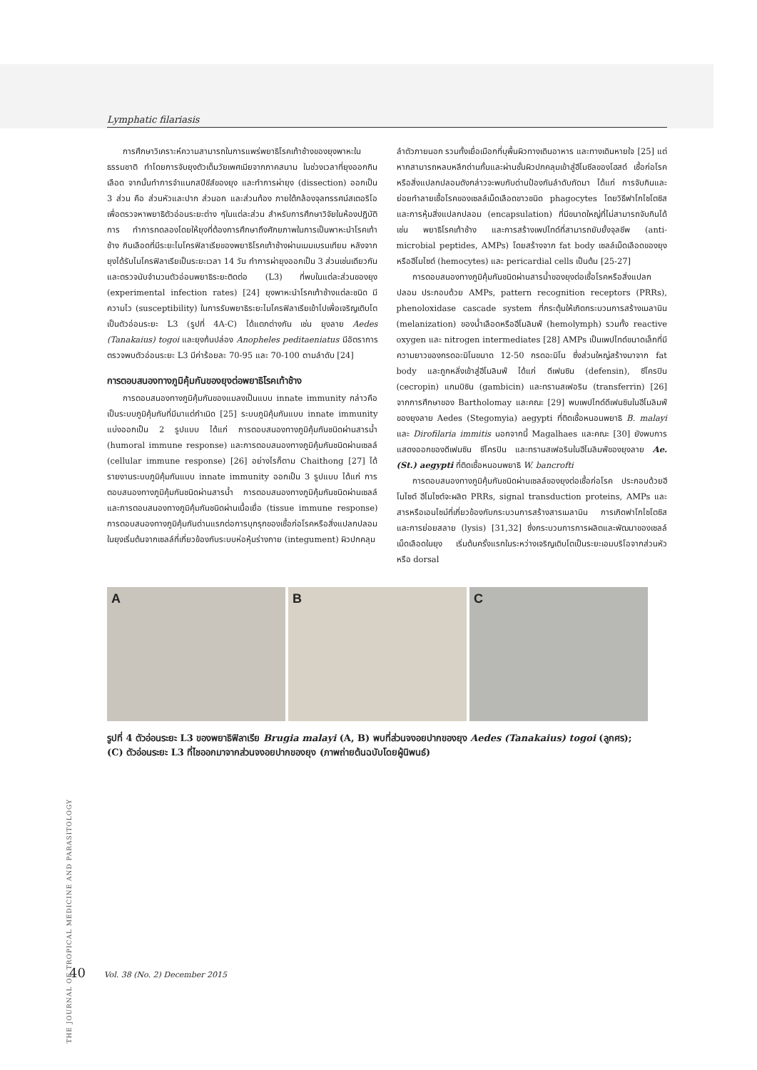Lymphatic filariasis
การศึกษาวิเคราะห์ความสามารถในการแพร่พยาธิโรคเท้าช้างของยุงพาหะในธรรมชาติ ทำโดยการจับยุงตัวเต็มวัยเพศเมียจากภาคสนาม ในช่วงเวลาที่ยุงออกกินเลือด จากนั้นทำการจำแนกสปีชีส์ของยุง และทำการผ่ายุง (dissection) ออกเป็น 3 ส่วน คือ ส่วนหัวและปาก ส่วนอก และส่วนท้อง ภายใต้กล้องจุลทรรศน์สเตอริโอ เพื่อตรวจหาพยาธิตัวอ่อนระยะต่าง ๆในแต่ละส่วน สำหรับการศึกษาวิจัยในห้องปฏิบัติการ ทำการทดลองโดยให้ยุงที่ต้องการศึกษาถึงศักยภาพในการเป็นพาหะนำโรคเท้าช้าง กินเลือดที่มีระยะไมโครฟิลาเรียของพยาธิโรคเท้าช้างผ่านเมมเบรนเทียม หลังจากยุงได้รับไมโครฟิลาเรียเป็นระยะเวลา 14 วัน ทำการผ่ายุงออกเป็น 3 ส่วนเช่นเดียวกัน และตรวจนับจำนวนตัวอ่อนพยาธิระยะติดต่อ (L3) ที่พบในแต่ละส่วนของยุง (experimental infection rates) [24] ยุงพาหะนำโรคเท้าช้างแต่ละชนิด มีความไว (susceptibility) ในการรับพยาธิระยะไมโครฟิลาเรียเข้าไปเพื่อเจริญเติบโตเป็นตัวอ่อนระยะ L3 (รูปที่ 4A-C) ได้แตกต่างกัน เช่น ยุงลาย Aedes (Tanakaius) togoi และยุงก้นปล่อง Anopheles peditaeniatus มีอัตราการตรวจพบตัวอ่อนระยะ L3 มีค่าร้อยละ 70-95 และ 70-100 ตามลำดับ [24]
การตอบสนองทางภูมิคุ้มกันของยุงต่อพยาธิโรคเท้าช้าง
การตอบสนองทางภูมิคุ้มกันของแมลงเป็นแบบ innate immunity กล่าวคือ เป็นระบบภูมิคุ้มกันที่มีมาแต่กำเนิด [25] ระบบภูมิคุ้มกันแบบ innate immunity แบ่งออกเป็น 2 รูปแบบ ได้แก่ การตอบสนองทางภูมิคุ้มกันชนิดผ่านสารน้ำ (humoral immune response) และการตอบสนองทางภูมิคุ้มกันชนิดผ่านเซลล์ (cellular immune response) [26] อย่างไรก็ตาม Chaithong [27] ได้รายงานระบบภูมิคุ้มกันแบบ innate immunity ออกเป็น 3 รูปแบบ ได้แก่ การตอบสนองทางภูมิคุ้มกันชนิดผ่านสารน้ำ การตอบสนองทางภูมิคุ้มกันชนิดผ่านเซลล์ และการตอบสนองทางภูมิคุ้มกันชนิดผ่านเนื้อเยื่อ (tissue immune response) การตอบสนองทางภูมิคุ้มกันด่านแรกต่อการบุกรุกของเชื้อก่อโรคหรือสิ่งแปลกปลอมในยุงเริ่มต้นจากเซลล์ที่เกี่ยวข้องกับระบบห่อหุ้มร่างกาย (integument) ผิวปกคลุม
ลำตัวภายนอก รวมทั้งเยื่อเมือกที่บุพื้นผิวทางเดินอาหาร และทางเดินหายใจ [25] แต่หากสามารถหลบหลีกด่านกั้นและผ่านชั้นผิวปกคลุมเข้าสู่ฮีโมซีลของโฮสต์ เชื้อก่อโรคหรือสิ่งแปลกปลอมดังกล่าวจะพบกับด่านป้องกันลำดับถัดมา ได้แก่ การจับกินและย่อยทำลายเชื้อโรคของเซลล์เม็ดเลือดขาวชนิด phagocytes โดยวิธีฟาโกไซโตซิส และการหุ้มสิ่งแปลกปลอม (encapsulation) ที่มีขนาดใหญ่ที่ไม่สามารถจับกินได้ เช่น พยาธิโรคเท้าช้าง และการสร้างเพปไทด์ที่สามารถยับยั้งจุลชีพ (anti-microbial peptides, AMPs) โดยสร้างจาก fat body เซลล์เม็ดเลือดของยุงหรือฮีโมไซต์ (hemocytes) และ pericardial cells เป็นต้น [25-27]
การตอบสนองทางภูมิคุ้มกันชนิดผ่านสารน้ำของยุงต่อเชื้อโรคหรือสิ่งแปลกปลอม ประกอบด้วย AMPs, pattern recognition receptors (PRRs), phenoloxidase cascade system ที่กระตุ้นให้เกิดกระบวนการสร้างเมลานิน (melanization) ของน้ำเลือดหรือฮีโมลิมฟ์ (hemolymph) รวมทั้ง reactive oxygen และ nitrogen intermediates [28] AMPs เป็นเพปไทด์ขนาดเล็กที่มีความยาวของกรดอะมิโนขนาด 12-50 กรดอะมิโน ซึ่งส่วนใหญ่สร้างมาจาก fat body และถูกหลั่งเข้าสู่ฮีโมลิมฟ์ ได้แก่ ดีเฟนซิน (defensin), ซีโครปิน (cecropin) แกมบิซิน (gambicin) และทรานสเฟอริน (transferrin) [26] จากการศึกษาของ Bartholomay และคณะ [29] พบเพปไทด์ดีเฟนซินในฮีโมลิมฟ์ของยุงลาย Aedes (Stegomyia) aegypti ที่ติดเชื้อหนอนพยาธิ B. malayi และ Dirofilaria immitis นอกจากนี้ Magalhaes และคณะ [30] ยังพบการแสดงออกของดีเฟนซิน ซีโครปิน และทรานสเฟอรินในฮีโมลิมฟ์ของยุงลาย Ae. (St.) aegypti ที่ติดเชื้อหนอนพยาธิ W. bancrofti
การตอบสนองทางภูมิคุ้มกันชนิดผ่านเซลล์ของยุงต่อเชื้อก่อโรค ประกอบด้วยฮีโมไซต์ ฮีโมไซต์จะผลิต PRRs, signal transduction proteins, AMPs และสารหรือเอนไซม์ที่เกี่ยวข้องกับกระบวนการสร้างสารเมลานิน การเกิดฟาโกไซโตซิส และการย่อยสลาย (lysis) [31,32] ซึ่งกระบวนการการผลิตและพัฒนาของเซลล์เม็ดเลือดในยุง เริ่มต้นครั้งแรกในระหว่างเจริญเติบโตเป็นระยะเอมบริโอจากส่วนหัวหรือ dorsal
A B C
รูปที่ 4 ตัวอ่อนระยะ L3 ของพยาธิฟิลาเรีย Brugia malayi (A, B) พบที่ส่วนจงอยปากของยุง Aedes (Tanakaius) togoi (ลูกศร); (C) ตัวอ่อนระยะ L3 ที่ไชออกมาจากส่วนจงอยปากของยุง (ภาพถ่ายต้นฉบับโดยผู้นิพนธ์)
THE JOURNAL OF TROPICAL MEDICINE AND PARASITOLOGY
40 Vol. 38 (No. 2) December 2015